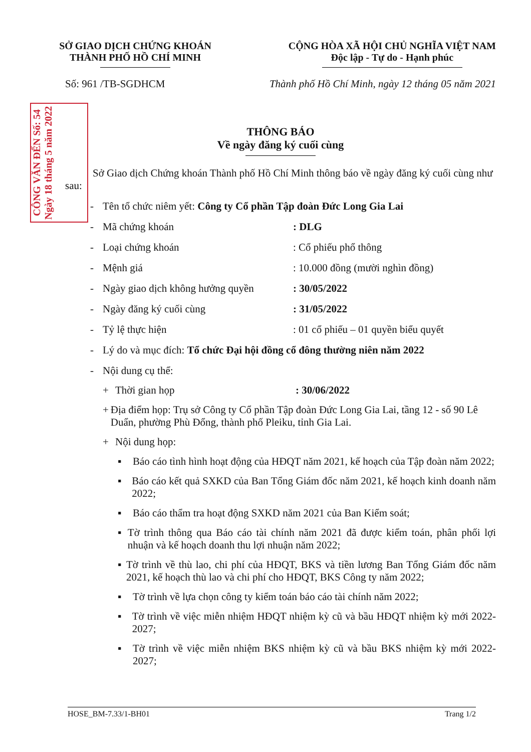CÔNG VĂN ĐẾN Số: 54 Ngày 18 tháng 5 năm 2022
SỞ GIAO DỊCH CHỨNG KHOÁN
THÀNH PHỐ HỒ CHÍ MINH
CỘNG HÒA XÃ HỘI CHỦ NGHĨA VIỆT NAM
Độc lập - Tự do - Hạnh phúc
Số: 961 /TB-SGDHCM Thành phố Hồ Chí Minh, ngày 12 tháng 05 năm 2021
THÔNG BÁO
Về ngày đăng ký cuối cùng
Sở Giao dịch Chứng khoán Thành phố Hồ Chí Minh thông báo về ngày đăng ký cuối cùng như sau:
- Tên tổ chức niêm yết: Công ty Cổ phần Tập đoàn Đức Long Gia Lai
- Mã chứng khoán: DLG
- Loại chứng khoán: Cổ phiếu phổ thông
- Mệnh giá: 10.000 đồng (mười nghìn đồng)
- Ngày giao dịch không hưởng quyền: 30/05/2022
- Ngày đăng ký cuối cùng: 31/05/2022
- Tỷ lệ thực hiện: 01 cổ phiếu – 01 quyền biểu quyết
- Lý do và mục đích: Tổ chức Đại hội đồng cổ đông thường niên năm 2022
- Nội dung cụ thể:
+ Thời gian họp: 30/06/2022
+ Địa điểm họp: Trụ sở Công ty Cổ phần Tập đoàn Đức Long Gia Lai, tầng 12 - số 90 Lê Duẩn, phường Phù Đổng, thành phố Pleiku, tỉnh Gia Lai.
+ Nội dung họp:
▪ Báo cáo tình hình hoạt động của HĐQT năm 2021, kế hoạch của Tập đoàn năm 2022;
▪ Báo cáo kết quả SXKD của Ban Tổng Giám đốc năm 2021, kế hoạch kinh doanh năm 2022;
▪ Báo cáo thẩm tra hoạt động SXKD năm 2021 của Ban Kiểm soát;
▪ Tờ trình thông qua Báo cáo tài chính năm 2021 đã được kiểm toán, phân phối lợi nhuận và kế hoạch doanh thu lợi nhuận năm 2022;
▪ Tờ trình về thù lao, chi phí của HĐQT, BKS và tiền lương Ban Tổng Giám đốc năm 2021, kế hoạch thù lao và chi phí cho HĐQT, BKS Công ty năm 2022;
▪ Tờ trình về lựa chọn công ty kiểm toán báo cáo tài chính năm 2022;
▪ Tờ trình về việc miễn nhiệm HĐQT nhiệm kỳ cũ và bầu HĐQT nhiệm kỳ mới 2022-2027;
▪ Tờ trình về việc miễn nhiệm BKS nhiệm kỳ cũ và bầu BKS nhiệm kỳ mới 2022-2027;
HOSE_BM-7.33/1-BH01 Trang 1/2